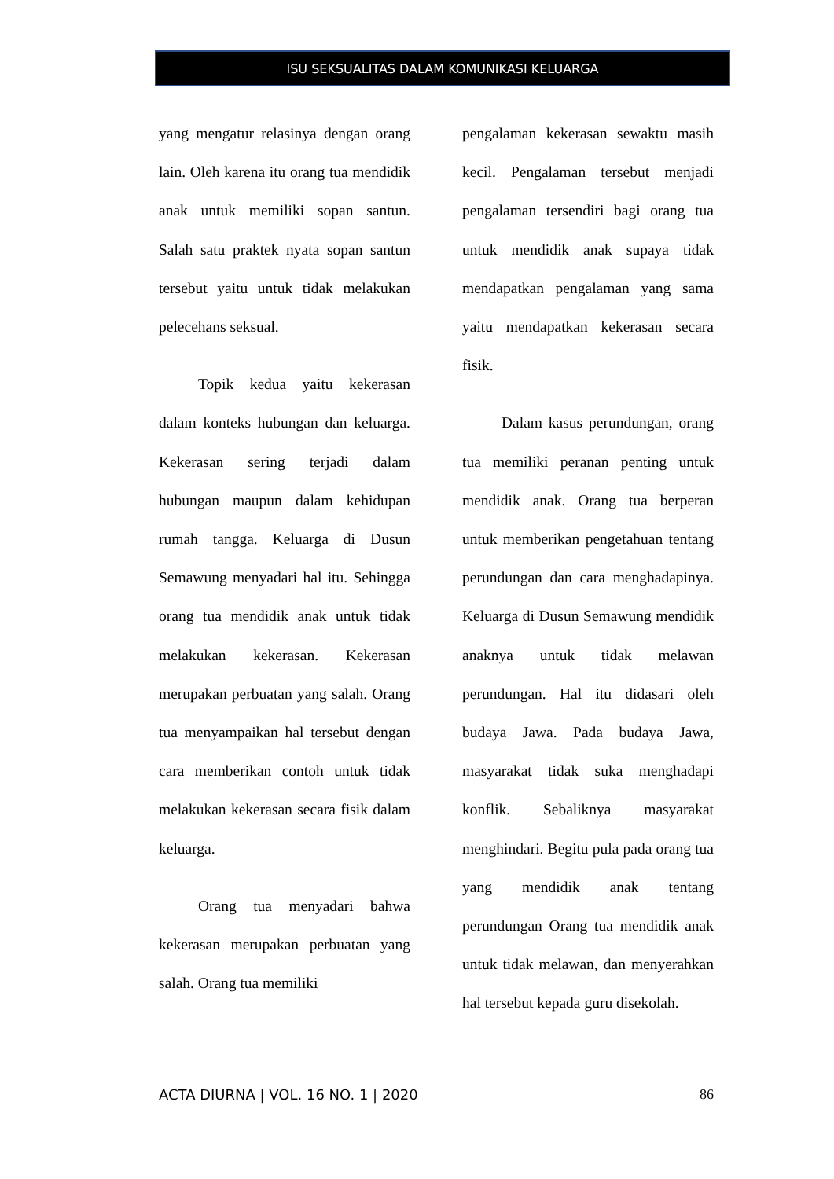ISU SEKSUALITAS DALAM KOMUNIKASI KELUARGA
yang mengatur relasinya dengan orang lain. Oleh karena itu orang tua mendidik anak untuk memiliki sopan santun. Salah satu praktek nyata sopan santun tersebut yaitu untuk tidak melakukan pelecehans seksual.
Topik kedua yaitu kekerasan dalam konteks hubungan dan keluarga. Kekerasan sering terjadi dalam hubungan maupun dalam kehidupan rumah tangga. Keluarga di Dusun Semawung menyadari hal itu. Sehingga orang tua mendidik anak untuk tidak melakukan kekerasan. Kekerasan merupakan perbuatan yang salah. Orang tua menyampaikan hal tersebut dengan cara memberikan contoh untuk tidak melakukan kekerasan secara fisik dalam keluarga.
Orang tua menyadari bahwa kekerasan merupakan perbuatan yang salah. Orang tua memiliki
pengalaman kekerasan sewaktu masih kecil. Pengalaman tersebut menjadi pengalaman tersendiri bagi orang tua untuk mendidik anak supaya tidak mendapatkan pengalaman yang sama yaitu mendapatkan kekerasan secara fisik.
Dalam kasus perundungan, orang tua memiliki peranan penting untuk mendidik anak. Orang tua berperan untuk memberikan pengetahuan tentang perundungan dan cara menghadapinya. Keluarga di Dusun Semawung mendidik anaknya untuk tidak melawan perundungan. Hal itu didasari oleh budaya Jawa. Pada budaya Jawa, masyarakat tidak suka menghadapi konflik. Sebaliknya masyarakat menghindari. Begitu pula pada orang tua yang mendidik anak tentang perundungan Orang tua mendidik anak untuk tidak melawan, dan menyerahkan hal tersebut kepada guru disekolah.
ACTA DIURNA | VOL. 16 NO. 1 | 2020 86